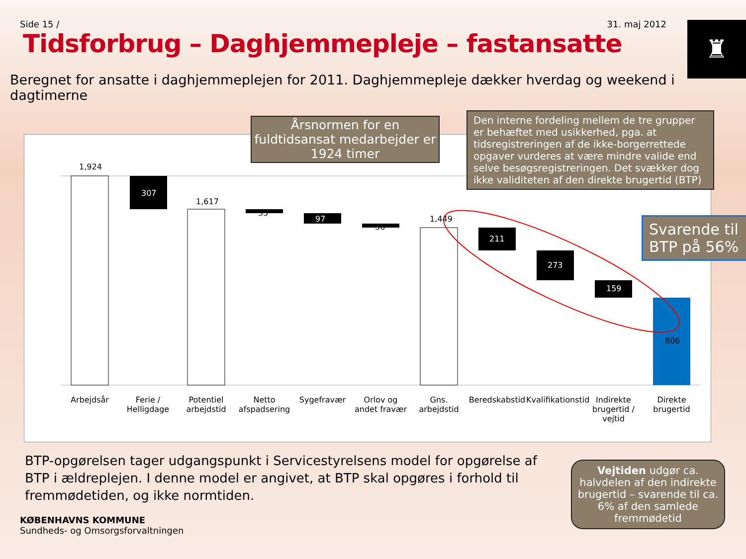Side 15 / 31. maj 2012
Tidsforbrug – Daghjemmepleje – fastansatte
♜
Beregnet for ansatte i daghjemmeplejen for 2011. Daghjemmepleje dækker hverdag og weekend i dagtimerne
1,924
307
1,617
35
97
36
1,449
211
273
159
806
Arbejdsår Ferie / Helligdage
Potentiel arbejdstid
Netto afspadsering
Sygefravær Orlov og andet fravær
Gns. arbejdstid
Beredskabstid
Kvalifikationstid
Indirekte brugertid / vejtid
Direkte brugertid
Årsnormen for en fuldtidsansat medarbejder er 1924 timer
Den interne fordeling mellem de tre grupper er behæftet med usikkerhed, pga. at tidsregistreringen af de ikke-borgerrettede opgaver vurderes at være mindre valide end selve besøgsregistreringen. Det svækker dog ikke validiteten af den direkte brugertid (BTP)
Svarende til BTP på 56%
Vejtiden udgør ca. halvdelen af den indirekte brugertid – svarende til ca. 6% af den samlede fremmødetid
BTP-opgørelsen tager udgangspunkt i Servicestyrelsens model for opgørelse af BTP i ældreplejen. I denne model er angivet, at BTP skal opgøres i forhold til fremmødetiden, og ikke normtiden.
KØBENHAVNS KOMMUNE
Sundheds- og Omsorgsforvaltningen